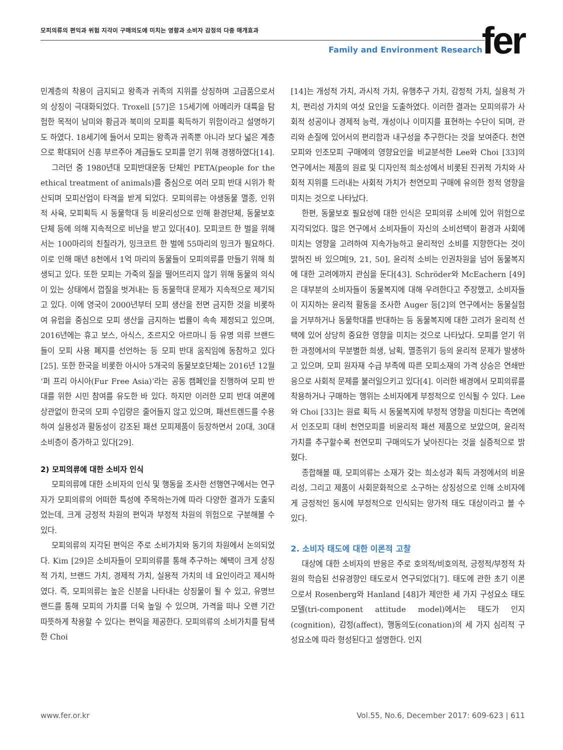모피의류의 편익과 위험 지각이 구매의도에 미치는 영향과 소비자 감정의 다중 매개효과
Family and Environment Research
fer
민계층의 착용이 금지되고 왕족과 귀족의 지위를 상징하며 고급품으로서의 상징이 극대화되었다. Troxell [57]은 15세기에 아메리카 대륙을 탐험한 목적이 남미와 황금과 북미의 모피를 획득하기 위함이라고 설명하기도 하였다. 18세기에 들어서 모피는 왕족과 귀족뿐 아니라 보다 넓은 계층으로 확대되어 신흥 부르주아 계급들도 모피를 얻기 위해 경쟁하였다[14].
그러던 중 1980년대 모피반대운동 단체인 PETA(people for the ethical treatment of animals)를 중심으로 여러 모피 반대 시위가 확산되며 모피산업이 타격을 받게 되었다. 모피의류는 야생동물 멸종, 인위적 사육, 모피획득 시 동물학대 등 비윤리성으로 인해 환경단체, 동물보호단체 등에 의해 지속적으로 비난을 받고 있다[40]. 모피코트 한 벌을 위해서는 100마리의 친칠라가, 밍크코트 한 벌에 55마리의 밍크가 필요하다. 이로 인해 매년 8천에서 1억 마리의 동물들이 모피의류를 만들기 위해 희생되고 있다. 또한 모피는 가죽의 질을 떨어뜨리지 않기 위해 동물의 의식이 있는 상태에서 껍질을 벗겨내는 등 동물학대 문제가 지속적으로 제기되고 있다. 이에 영국이 2000년부터 모피 생산을 전면 금지한 것을 비롯하여 유럽을 중심으로 모피 생산을 금지하는 법률이 속속 제정되고 있으며, 2016년에는 휴고 보스, 아식스, 조르지오 아르마니 등 유명 의류 브랜드들이 모피 사용 폐지를 선언하는 등 모피 반대 움직임에 동참하고 있다[25]. 또한 한국을 비롯한 아시아 5개국의 동물보호단체는 2016년 12월 ‘퍼 프리 아시아(Fur Free Asia)’라는 공동 캠페인을 진행하여 모피 반대를 위한 시민 참여를 유도한 바 있다. 하지만 이러한 모피 반대 여론에 상관없이 한국의 모피 수입량은 줄어들지 않고 있으며, 패션트렌드를 수용하여 실용성과 활동성이 강조된 패션 모피제품이 등장하면서 20대, 30대 소비층이 증가하고 있다[29].
2) 모피의류에 대한 소비자 인식
모피의류에 대한 소비자의 인식 및 행동을 조사한 선행연구에서는 연구자가 모피의류의 어떠한 특성에 주목하는가에 따라 다양한 결과가 도출되었는데, 크게 긍정적 차원의 편익과 부정적 차원의 위험으로 구분해볼 수 있다.
모피의류의 지각된 편익은 주로 소비가치와 동기의 차원에서 논의되었다. Kim [29]은 소비자들이 모피의류를 통해 추구하는 혜택이 크게 상징적 가치, 브랜드 가치, 경제적 가치, 실용적 가치의 네 요인이라고 제시하였다. 즉, 모피의류는 높은 신분을 나타내는 상징물이 될 수 있고, 유명브랜드를 통해 모피의 가치를 더욱 높일 수 있으며, 가격을 떠나 오랜 기간 따뜻하게 착용할 수 있다는 편익을 제공한다. 모피의류의 소비가치를 탐색한 Choi
[14]는 개성적 가치, 과시적 가치, 유행추구 가치, 감정적 가치, 실용적 가치, 편리성 가치의 여섯 요인을 도출하였다. 이러한 결과는 모피의류가 사회적 성공이나 경제적 능력, 개성이나 이미지를 표현하는 수단이 되며, 관리와 손질에 있어서의 편리함과 내구성을 추구한다는 것을 보여준다. 천연모피와 인조모피 구매에의 영향요인을 비교분석한 Lee와 Choi [33]의 연구에서는 제품의 원료 및 디자인적 희소성에서 비롯된 진귀적 가치와 사회적 지위를 드러내는 사회적 가치가 천연모피 구매에 유의한 정적 영향을 미치는 것으로 나타났다.
한편, 동물보호 필요성에 대한 인식은 모피의류 소비에 있어 위험으로 지각되었다. 많은 연구에서 소비자들이 자신의 소비선택이 환경과 사회에 미치는 영향을 고려하여 지속가능하고 윤리적인 소비를 지향한다는 것이 밝혀진 바 있으며[9, 21, 50], 윤리적 소비는 인권차원을 넘어 동물복지에 대한 고려에까지 관심을 둔다[43]. Schröder와 McEachern [49]은 대부분의 소비자들이 동물복지에 대해 우려한다고 주장했고, 소비자들이 지지하는 윤리적 활동을 조사한 Auger 등[2]의 연구에서는 동물실험을 거부하거나 동물학대를 반대하는 등 동물복지에 대한 고려가 윤리적 선택에 있어 상당히 중요한 영향을 미치는 것으로 나타났다. 모피를 얻기 위한 과정에서의 무분별한 희생, 남획, 멸종위기 등의 윤리적 문제가 발생하고 있으며, 모피 원자재 수급 부족에 따른 모피소재의 가격 상승은 연쇄반응으로 사회적 문제를 불러일으키고 있다[4]. 이러한 배경에서 모피의류를 착용하거나 구매하는 행위는 소비자에게 부정적으로 인식될 수 있다. Lee와 Choi [33]는 원료 획득 시 동물복지에 부정적 영향을 미친다는 측면에서 인조모피 대비 천연모피를 비윤리적 패션 제품으로 보았으며, 윤리적 가치를 추구할수록 천연모피 구매의도가 낮아진다는 것을 실증적으로 밝혔다.
종합해볼 때, 모피의류는 소재가 갖는 희소성과 획득 과정에서의 비윤리성, 그리고 제품이 사회문화적으로 소구하는 상징성으로 인해 소비자에게 긍정적인 동시에 부정적으로 인식되는 양가적 태도 대상이라고 볼 수 있다.
2. 소비자 태도에 대한 이론적 고찰
대상에 대한 소비자의 반응은 주로 호의적/비호의적, 긍정적/부정적 차원의 학습된 선유경향인 태도로서 연구되었다[7]. 태도에 관한 초기 이론으로서 Rosenberg와 Hanland [48]가 제안한 세 가지 구성요소 태도모델(tri-component attitude model)에서는 태도가 인지(cognition), 감정(affect), 행동의도(conation)의 세 가지 심리적 구성요소에 따라 형성된다고 설명한다. 인지
www.fer.or.kr Vol.55, No.6, December 2017: 609-623 | 611